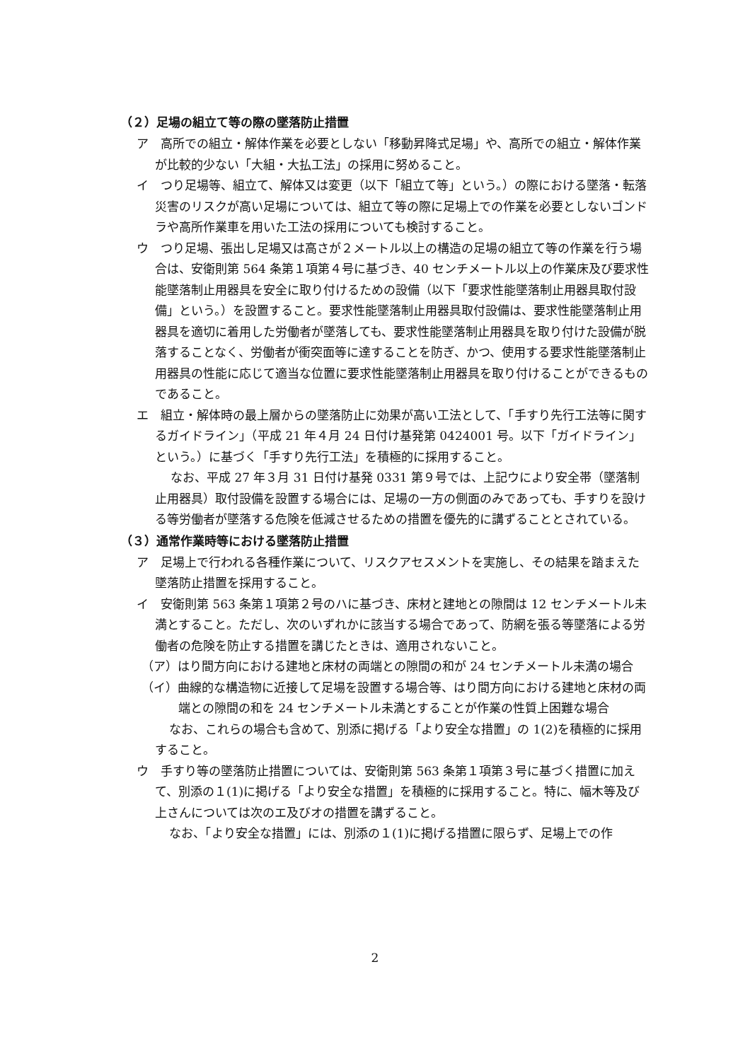（２）足場の組立て等の際の墜落防止措置
ア　高所での組立・解体作業を必要としない「移動昇降式足場」や、高所での組立・解体作業が比較的少ない「大組・大払工法」の採用に努めること。
イ　つり足場等、組立て、解体又は変更（以下「組立て等」という。）の際における墜落・転落災害のリスクが高い足場については、組立て等の際に足場上での作業を必要としないゴンドラや高所作業車を用いた工法の採用についても検討すること。
ウ　つり足場、張出し足場又は高さが２メートル以上の構造の足場の組立て等の作業を行う場合は、安衛則第 564 条第１項第４号に基づき、40 センチメートル以上の作業床及び要求性能墜落制止用器具を安全に取り付けるための設備（以下「要求性能墜落制止用器具取付設備」という。）を設置すること。要求性能墜落制止用器具取付設備は、要求性能墜落制止用器具を適切に着用した労働者が墜落しても、要求性能墜落制止用器具を取り付けた設備が脱落することなく、労働者が衝突面等に達することを防ぎ、かつ、使用する要求性能墜落制止用器具の性能に応じて適当な位置に要求性能墜落制止用器具を取り付けることができるものであること。
エ　組立・解体時の最上層からの墜落防止に効果が高い工法として、「手すり先行工法等に関するガイドライン」（平成 21 年４月 24 日付け基発第 0424001 号。以下「ガイドライン」という。）に基づく「手すり先行工法」を積極的に採用すること。
なお、平成 27 年３月 31 日付け基発 0331 第９号では、上記ウにより安全帯（墜落制止用器具）取付設備を設置する場合には、足場の一方の側面のみであっても、手すりを設ける等労働者が墜落する危険を低減させるための措置を優先的に講ずることとされている。
（３）通常作業時等における墜落防止措置
ア　足場上で行われる各種作業について、リスクアセスメントを実施し、その結果を踏まえた墜落防止措置を採用すること。
イ　安衛則第 563 条第１項第２号のハに基づき、床材と建地との隙間は 12 センチメートル未満とすること。ただし、次のいずれかに該当する場合であって、防網を張る等墜落による労働者の危険を防止する措置を講じたときは、適用されないこと。
（ア）はり間方向における建地と床材の両端との隙間の和が 24 センチメートル未満の場合
（イ）曲線的な構造物に近接して足場を設置する場合等、はり間方向における建地と床材の両端との隙間の和を 24 センチメートル未満とすることが作業の性質上困難な場合
なお、これらの場合も含めて、別添に掲げる「より安全な措置」の 1(2)を積極的に採用すること。
ウ　手すり等の墜落防止措置については、安衛則第 563 条第１項第３号に基づく措置に加えて、別添の１(1)に掲げる「より安全な措置」を積極的に採用すること。特に、幅木等及び上さんについては次のエ及びオの措置を講ずること。
なお、「より安全な措置」には、別添の１(1)に掲げる措置に限らず、足場上での作
2